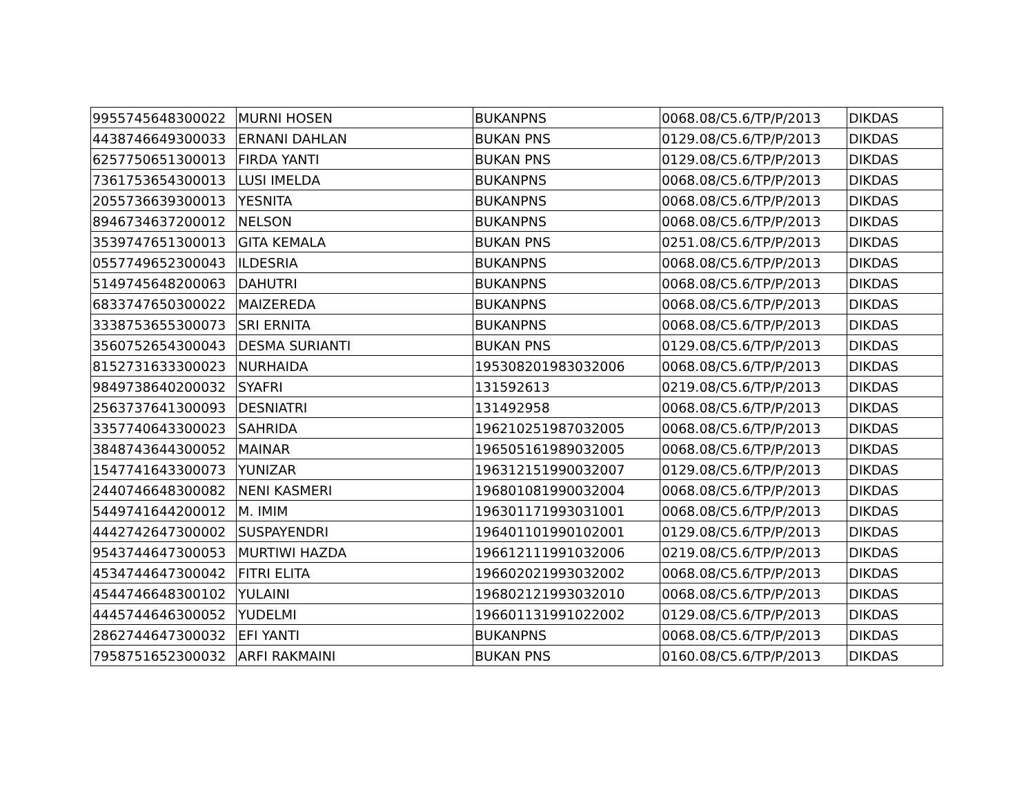| 9955745648300022 | MURNI HOSEN | BUKANPNS | 0068.08/C5.6/TP/P/2013 | DIKDAS |
| 4438746649300033 | ERNANI DAHLAN | BUKAN PNS | 0129.08/C5.6/TP/P/2013 | DIKDAS |
| 6257750651300013 | FIRDA YANTI | BUKAN PNS | 0129.08/C5.6/TP/P/2013 | DIKDAS |
| 7361753654300013 | LUSI IMELDA | BUKANPNS | 0068.08/C5.6/TP/P/2013 | DIKDAS |
| 2055736639300013 | YESNITA | BUKANPNS | 0068.08/C5.6/TP/P/2013 | DIKDAS |
| 8946734637200012 | NELSON | BUKANPNS | 0068.08/C5.6/TP/P/2013 | DIKDAS |
| 3539747651300013 | GITA KEMALA | BUKAN PNS | 0251.08/C5.6/TP/P/2013 | DIKDAS |
| 0557749652300043 | ILDESRIA | BUKANPNS | 0068.08/C5.6/TP/P/2013 | DIKDAS |
| 5149745648200063 | DAHUTRI | BUKANPNS | 0068.08/C5.6/TP/P/2013 | DIKDAS |
| 6833747650300022 | MAIZEREDA | BUKANPNS | 0068.08/C5.6/TP/P/2013 | DIKDAS |
| 3338753655300073 | SRI ERNITA | BUKANPNS | 0068.08/C5.6/TP/P/2013 | DIKDAS |
| 3560752654300043 | DESMA SURIANTI | BUKAN PNS | 0129.08/C5.6/TP/P/2013 | DIKDAS |
| 8152731633300023 | NURHAIDA | 195308201983032006 | 0068.08/C5.6/TP/P/2013 | DIKDAS |
| 9849738640200032 | SYAFRI | 131592613 | 0219.08/C5.6/TP/P/2013 | DIKDAS |
| 2563737641300093 | DESNIATRI | 131492958 | 0068.08/C5.6/TP/P/2013 | DIKDAS |
| 3357740643300023 | SAHRIDA | 196210251987032005 | 0068.08/C5.6/TP/P/2013 | DIKDAS |
| 3848743644300052 | MAINAR | 196505161989032005 | 0068.08/C5.6/TP/P/2013 | DIKDAS |
| 1547741643300073 | YUNIZAR | 196312151990032007 | 0129.08/C5.6/TP/P/2013 | DIKDAS |
| 2440746648300082 | NENI KASMERI | 196801081990032004 | 0068.08/C5.6/TP/P/2013 | DIKDAS |
| 5449741644200012 | M. IMIM | 196301171993031001 | 0068.08/C5.6/TP/P/2013 | DIKDAS |
| 4442742647300002 | SUSPAYENDRI | 196401101990102001 | 0129.08/C5.6/TP/P/2013 | DIKDAS |
| 9543744647300053 | MURTIWI HAZDA | 196612111991032006 | 0219.08/C5.6/TP/P/2013 | DIKDAS |
| 4534744647300042 | FITRI ELITA | 196602021993032002 | 0068.08/C5.6/TP/P/2013 | DIKDAS |
| 4544746648300102 | YULAINI | 196802121993032010 | 0068.08/C5.6/TP/P/2013 | DIKDAS |
| 4445744646300052 | YUDELMI | 196601131991022002 | 0129.08/C5.6/TP/P/2013 | DIKDAS |
| 2862744647300032 | EFI YANTI | BUKANPNS | 0068.08/C5.6/TP/P/2013 | DIKDAS |
| 7958751652300032 | ARFI RAKMAINI | BUKAN PNS | 0160.08/C5.6/TP/P/2013 | DIKDAS |